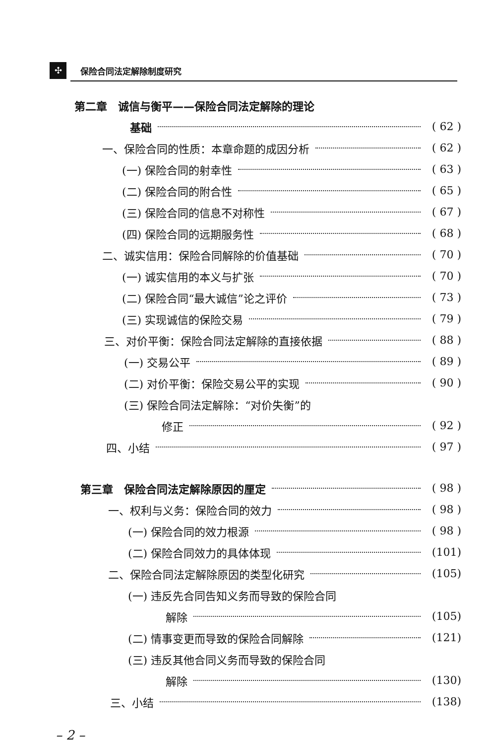✣ 保险合同法定解除制度研究
第二章　诚信与衡平——保险合同法定解除的理论
基础 ( 62 )
一、保险合同的性质：本章命题的成因分析 ( 62 )
(一) 保险合同的射幸性 ( 63 )
(二) 保险合同的附合性 ( 65 )
(三) 保险合同的信息不对称性 ( 67 )
(四) 保险合同的远期服务性 ( 68 )
二、诚实信用：保险合同解除的价值基础 ( 70 )
(一) 诚实信用的本义与扩张 ( 70 )
(二) 保险合同“最大诚信”论之评价 ( 73 )
(三) 实现诚信的保险交易 ( 79 )
三、对价平衡：保险合同法定解除的直接依据 ( 88 )
(一) 交易公平 ( 89 )
(二) 对价平衡：保险交易公平的实现 ( 90 )
(三) 保险合同法定解除：“对价失衡”的
修正 ( 92 )
四、小结 ( 97 )
第三章　保险合同法定解除原因的厘定 ( 98 )
一、权利与义务：保险合同的效力 ( 98 )
(一) 保险合同的效力根源 ( 98 )
(二) 保险合同效力的具体体现 (101)
二、保险合同法定解除原因的类型化研究 (105)
(一) 违反先合同告知义务而导致的保险合同
解除 (105)
(二) 情事变更而导致的保险合同解除 (121)
(三) 违反其他合同义务而导致的保险合同
解除 (130)
三、小结 (138)
– 2 –